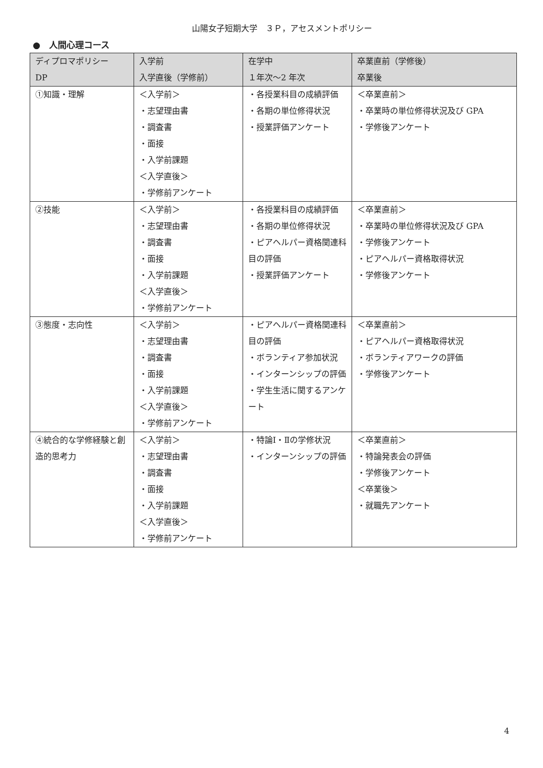山陽女子短期大学　３Ｐ，アセスメントポリシー
●　人間心理コース
| ディプロマポリシー DP | 入学前 入学直後（学修前） | 在学中 １年次～2 年次 | 卒業直前（学修後） 卒業後 |
| --- | --- | --- | --- |
| ①知識・理解 | ＜入学前＞ ・志望理由書 ・調査書 ・面接 ・入学前課題 ＜入学直後＞ ・学修前アンケート | ・各授業科目の成績評価 ・各期の単位修得状況 ・授業評価アンケート | ＜卒業直前＞ ・卒業時の単位修得状況及び GPA ・学修後アンケート |
| ②技能 | ＜入学前＞ ・志望理由書 ・調査書 ・面接 ・入学前課題 ＜入学直後＞ ・学修前アンケート | ・各授業科目の成績評価 ・各期の単位修得状況 ・ピアヘルパー資格関連科目の評価 ・授業評価アンケート | ＜卒業直前＞ ・卒業時の単位修得状況及び GPA ・学修後アンケート ・ピアヘルパー資格取得状況 ・学修後アンケート |
| ③態度・志向性 | ＜入学前＞ ・志望理由書 ・調査書 ・面接 ・入学前課題 ＜入学直後＞ ・学修前アンケート | ・ピアヘルパー資格関連科目の評価 ・ボランティア参加状況 ・インターンシップの評価 ・学生生活に関するアンケート | ＜卒業直前＞ ・ピアヘルパー資格取得状況 ・ボランティアワークの評価 ・学修後アンケート |
| ④統合的な学修経験と創造的思考力 | ＜入学前＞ ・志望理由書 ・調査書 ・面接 ・入学前課題 ＜入学直後＞ ・学修前アンケート | ・特論Ⅰ・Ⅱの学修状況 ・インターンシップの評価 | ＜卒業直前＞ ・特論発表会の評価 ・学修後アンケート ＜卒業後＞ ・就職先アンケート |
4